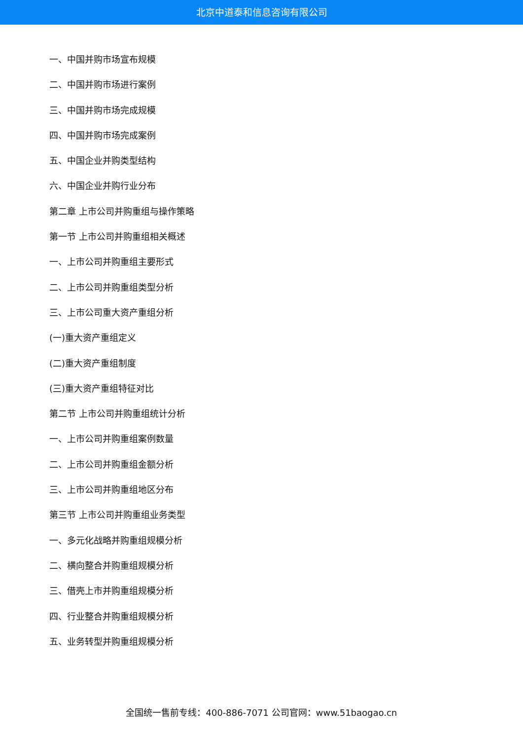北京中道泰和信息咨询有限公司
一、中国并购市场宣布规模
二、中国并购市场进行案例
三、中国并购市场完成规模
四、中国并购市场完成案例
五、中国企业并购类型结构
六、中国企业并购行业分布
第二章 上市公司并购重组与操作策略
第一节 上市公司并购重组相关概述
一、上市公司并购重组主要形式
二、上市公司并购重组类型分析
三、上市公司重大资产重组分析
(一)重大资产重组定义
(二)重大资产重组制度
(三)重大资产重组特征对比
第二节 上市公司并购重组统计分析
一、上市公司并购重组案例数量
二、上市公司并购重组金额分析
三、上市公司并购重组地区分布
第三节 上市公司并购重组业务类型
一、多元化战略并购重组规模分析
二、横向整合并购重组规模分析
三、借壳上市并购重组规模分析
四、行业整合并购重组规模分析
五、业务转型并购重组规模分析
全国统一售前专线：400-886-7071 公司官网：www.51baogao.cn